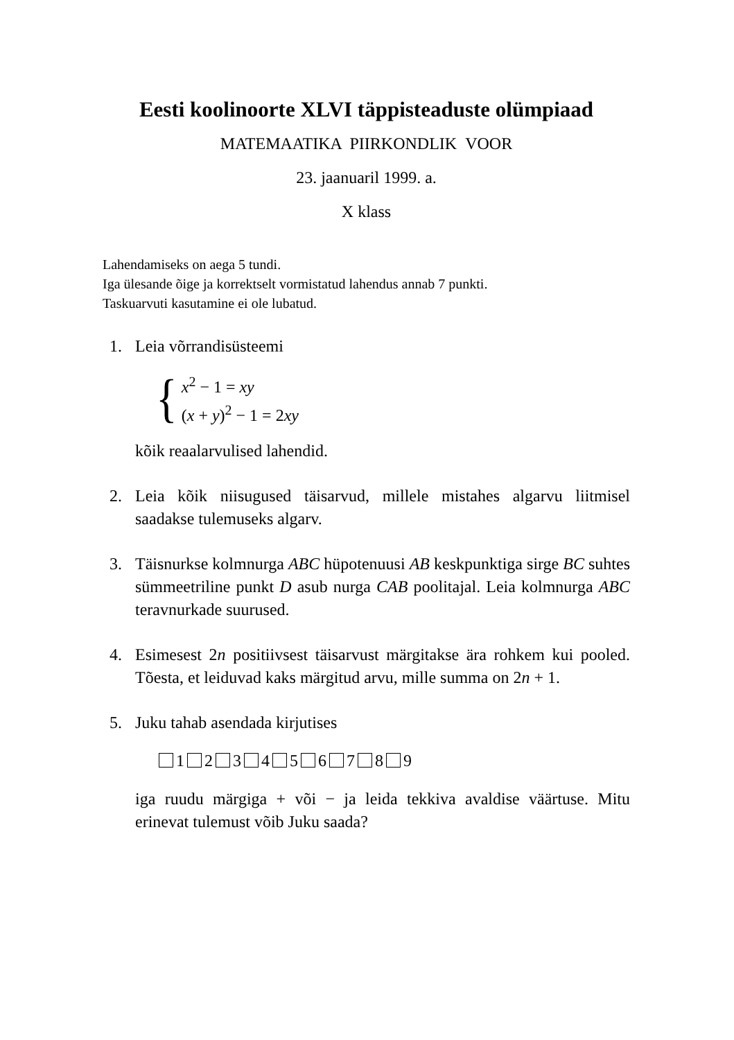Eesti koolinoorte XLVI täppisteaduste olümpiaad
MATEMAATIKA PIIRKONDLIK VOOR
23. jaanuaril 1999. a.
X klass
Lahendamiseks on aega 5 tundi.
Iga ülesande õige ja korrektselt vormistatud lahendus annab 7 punkti.
Taskuarvuti kasutamine ei ole lubatud.
1. Leia võrrandisüsteemi
{
x<sup>2</sup> − 1 = xy
(x + y)<sup>2</sup> − 1 = 2xy
kõik reaalarvulised lahendid.
2. Leia kõik niisugused täisarvud, millele mistahes algarvu liitmisel saadakse tulemuseks algarv.
3. Täisnurkse kolmnurga ABC hüpotenuusi AB keskpunktiga sirge BC suhtes sümmeetriline punkt D asub nurga CAB poolitajal. Leia kolmnurga ABC teravnurkade suurused.
4. Esimesest 2n positiivsest täisarvust märgitakse ära rohkem kui pooled. Tõesta, et leiduvad kaks märgitud arvu, mille summa on 2n + 1.
5. Juku tahab asendada kirjutises
1 2 3 4 5 6 7 8 9
iga ruudu märgiga + või − ja leida tekkiva avaldise väärtuse. Mitu erinevat tulemust võib Juku saada?